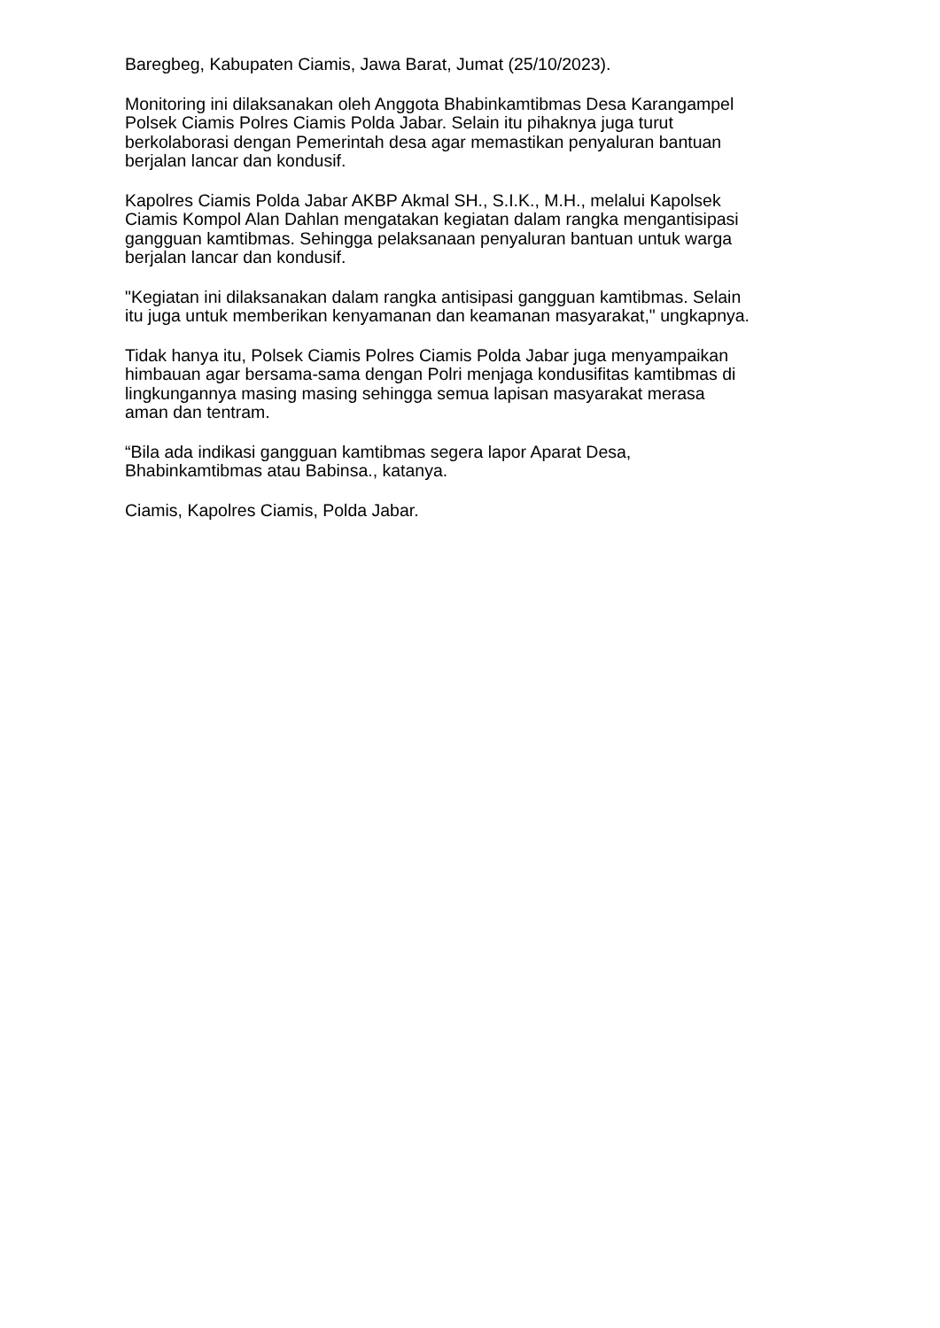Baregbeg, Kabupaten Ciamis, Jawa Barat, Jumat (25/10/2023).
Monitoring ini dilaksanakan oleh Anggota Bhabinkamtibmas Desa Karangampel
Polsek Ciamis Polres Ciamis Polda Jabar. Selain itu pihaknya juga turut
berkolaborasi dengan Pemerintah desa agar memastikan penyaluran bantuan
berjalan lancar dan kondusif.
Kapolres Ciamis Polda Jabar AKBP Akmal SH., S.I.K., M.H., melalui Kapolsek
Ciamis Kompol Alan Dahlan mengatakan kegiatan dalam rangka mengantisipasi
gangguan kamtibmas. Sehingga pelaksanaan penyaluran bantuan untuk warga
berjalan lancar dan kondusif.
"Kegiatan ini dilaksanakan dalam rangka antisipasi gangguan kamtibmas. Selain
itu juga untuk memberikan kenyamanan dan keamanan masyarakat," ungkapnya.
Tidak hanya itu, Polsek Ciamis Polres Ciamis Polda Jabar juga menyampaikan
himbauan agar bersama-sama dengan Polri menjaga kondusifitas kamtibmas di
lingkungannya masing masing sehingga semua lapisan masyarakat merasa
aman dan tentram.
“Bila ada indikasi gangguan kamtibmas segera lapor Aparat Desa,
Bhabinkamtibmas atau Babinsa., katanya.
Ciamis, Kapolres Ciamis, Polda Jabar.